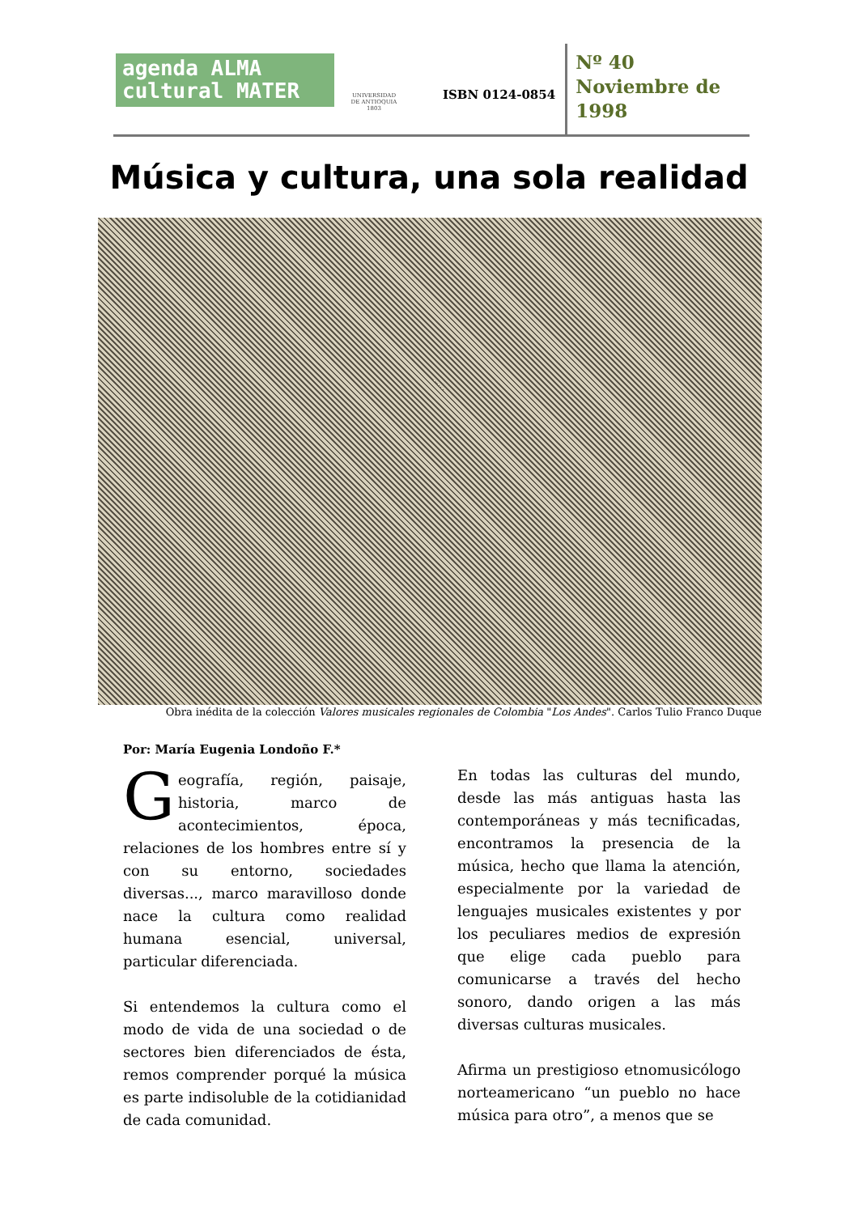agenda ALMA
cultural MATER
UNIVERSIDAD
DE ANTIOQUIA
1803
ISBN 0124-0854
Nº 40
Noviembre de
1998
Música y cultura, una sola realidad
Obra inédita de la colección Valores musicales regionales de Colombia "Los Andes". Carlos Tulio Franco Duque
Por: María Eugenia Londoño F.*
Geografía, región, paisaje, historia, marco de acontecimientos, época, relaciones de los hombres entre sí y con su entorno, sociedades diversas..., marco maravilloso donde nace la cultura como realidad humana esencial, universal, particular diferenciada.
Si entendemos la cultura como el modo de vida de una sociedad o de sectores bien diferenciados de ésta, remos comprender porqué la música es parte indisoluble de la cotidianidad de cada comunidad.
En todas las culturas del mundo, desde las más antiguas hasta las contemporáneas y más tecnificadas, encontramos la presencia de la música, hecho que llama la atención, especialmente por la variedad de lenguajes musicales existentes y por los peculiares medios de expresión que elige cada pueblo para comunicarse a través del hecho sonoro, dando origen a las más diversas culturas musicales.
Afirma un prestigioso etnomusicólogo norteamericano “un pueblo no hace música para otro”, a menos que se